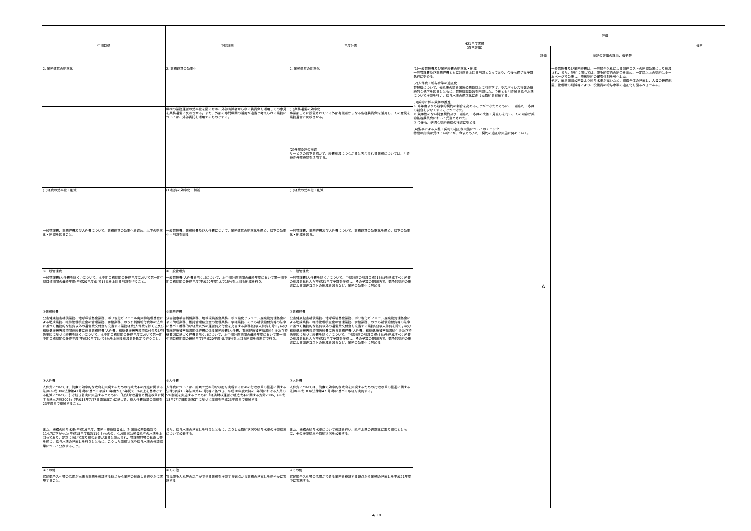| 中期目標 | 中期計画 | 年度計画 | H21年度実績 【自己評価】 | 評価 | | 備考 |
| --- | --- | --- | --- | --- | --- | --- |
| | | | | 評価 | 左記の評価の理由、根拠等 | |
| 2. 業務運営の効率化 | 2. 業務運営の効率化 | 2. 業務運営の効率化 | (1)一般管理費及び業務経費の効率化・削減 一般管理費及び業務経費ともに計画を上回る削減となっており、今後も適切な予算執行に努める。 (2)人件費・給与水準の適正化 管理職について、俸給表の額を国家公務員以上に引き下げ、ラスパイレス指数の継続的な低下を図るとともに、管理職職員数を削減した。今後とも引き続き給与水準について検証を行い、給与水準の適正化に向けた取組を継続する。 (3)契約に係る競争の推進 ① 昨年度よりも競争的契約の割合を高めることができたとともに、一者応札・応募の割合を少なくすることができた。 ② 競争性のない随意契約及び一者応札・応募の改善・見直しを行い、その内容が契約監視委員会において妥当とされた。 ③ 今後も、適切な契約締結の推進に努める。 (4)監事による入札・契約の適正な実施についてのチェック 特段の指摘は受けていないが、今後とも入札・契約の適正な実施に努めていく。 | A | 一般管理費及び業務経費は、一般競争入札による調達コストの削減効果により縮減され、また、契約に関しては、競争的契約の割合を高め、一定額以上の契約はホームページで公表し、随意契約の審査体制を強化した。 他方、依然国家公務員より給与水準が高いため、組織全体の見直し、人員の最適配置、管理職の削減等により、役職員の給与水準の適正化を図るべきである。 | |
| | 機構の業務運営の効率化を図るため、外部有識者からなる委員会を活用しその意見を業務運営に反映させる。また、外部の専門機関の活用が適当と考えられる業務については、外部委託を活用するものとする。 | (1)業務運営の効率化 事業部ごとに設置されている外部有識者からなる各種委員会を活用し、その意見を業務運営に反映させる。 | | | | |
| | | (2)外部委託の推進 サービスの低下を招かず、経費削減につながると考えられる業務については、引き続き外部機関を活用する。 | | | | |
| (1)経費の効率化・削減 | (1)経費の効率化・削減 | (1)経費の効率化・削減 | | | | |
| 一般管理費、業務経費及び人件費について、業務運営の効率化を進め、以下の効率化・削減を図ること。 | 一般管理費、業務経費及び人件費について、業務運営の効率化を進め、以下の効率化・削減を図る。 | 一般管理費、業務経費及び人件費について、業務運営の効率化を進め、以下の効率化・削減を図る。 | | | | |
| ①一般管理費 一般管理費(人件費を除く。)について、本中期目標期間の最終年度において第一期中期目標期間の最終年度(平成20年度)比で15%を上回る削減を行うこと。 | ①一般管理費 一般管理費(人件費を除く。)について、本中期計画期間の最終年度において第一期中期目標期間の最終年度(平成20年度)比で15%を上回る削減を行う。 | ①一般管理費 一般管理費(人件費を除く。)について、中期計画の削減目標(15%)を達成すべく所要の削減を見込んだ平成21年度予算を作成し、その予算の範囲内で、競争的契約の推進による調達コストの縮減を図るなど、業務の効率化に努める。 | | | | |
| ②業務経費 公害健康被害補償業務、地球環境基金業務、ポリ塩化ビフェニル廃棄物処理基金による助成業務、維持管理積立金の管理業務、承継業務、のうち補償給付費等の法令に基づく義務的な経費以外の運営費交付金を充当する業務経費(人件費を除く。)及び石綿健康被害救済関係経費に係る業務経費(人件費、石綿健康被害救済給付金及び特殊要因に基づく経費を除く。)について、本中期目標期間の最終年度において第一期中期目標期間の最終年度(平成20年度)比で5%を上回る削減を各勘定で行うこと。 | ②業務経費 公害健康被害補償業務、地球環境基金業務、ポリ塩化ビフェニル廃棄物処理基金による助成業務、維持管理積立金の管理業務、承継業務、のうち補償給付費等の法令に基づく義務的な経費以外の運営費交付金を充当する業務経費(人件費を除く。)及び石綿健康被害救済関係経費に係る業務経費(人件費、石綿健康被害救済給付金及び特殊要因に基づく経費を除く。)について、本中期計画期間の最終年度において第一期中期目標期間の最終年度(平成20年度)比で5%を上回る削減を各勘定で行う。 | ②業務経費 公害健康被害補償業務、地球環境基金業務、ポリ塩化ビフェニル廃棄物処理基金による助成業務、維持管理積立金の管理業務、承継業務、のうち補償給付費等の法令に基づく義務的な経費以外の運営費交付金を充当する業務経費(人件費を除く。)及び石綿健康被害救済関係経費に係る業務経費(人件費、石綿健康被害救済給付金及び特殊要因に基づく経費を除く。)について、中期計画の削減目標(5%)を達成すべく所要の削減を見込んだ平成21年度予算を作成し、その予算の範囲内で、競争的契約の推進による調達コストの縮減を図るなど、業務の効率化に努める。 | | | | |
| ③人件費 人件費については、簡素で効率的な政府を実現するための行政改革の推進に関する法律(平成18年法律第47号)等に基づく平成18年度から5年間で5%以上を基本とする削減について、引き続き着実に実施するとともに、「経済財政運営と構造改革に関する基本方針2006」(平成18年7月7日閣議決定)に基づき、総人件費改革の取組を23年度まで継続すること。 | ③人件費 人件費については、簡素で効率的な政府を実現するための行政改革の推進に関する法律(平成18 年法律第47 号)等に基づき、平成18年度以降の5年間における人員の5%削減を実施するとともに「経済財政運営と構造改革に関する方針2006」(平成18年7月7日閣議決定)に基づく取組を平成23年度まで継続する。 | ③人件費 人件費については、簡素で効率的な政府を実現するための行政改革の推進に関する法律(平成18 年法律第47 号)等に基づく取組を実施する。 | | | | |
| また、機構の給与水準(平成19年度、事務・技術職員)は、対国家公務員指数で114.7に下がった(平成18年度指数119.3)ものの、なお国家公務員給与の水準を上回っており、是正に向けて取り組む必要があると認められ、管理部門等の見直し等を通じ、給与水準の見直しを行うとともに、こうした取組状況や給与水準の検証結果について公表すること。 | また、給与水準の見直しを行うとともに、こうした取組状況や給与水準の検証結果について公表する。 | また、機構の給与水準について検証を行い、給与水準の適正化に取り組むとともに、その検証結果や取組状況を公表する。 | | | | |
| ④その他 官民競争入札等の活用が出来る業務を検証する観点から業務の見直しを速やかに実施すること。 | ④その他 官民競争入札等の活用ができる業務を検証する観点から業務の見直しを速やかに実施する。 | ④その他 官民競争入札等の活用ができる業務を検証する観点から業務の見直しを平成21年度中に実施する。 | | | | |
14/ 19